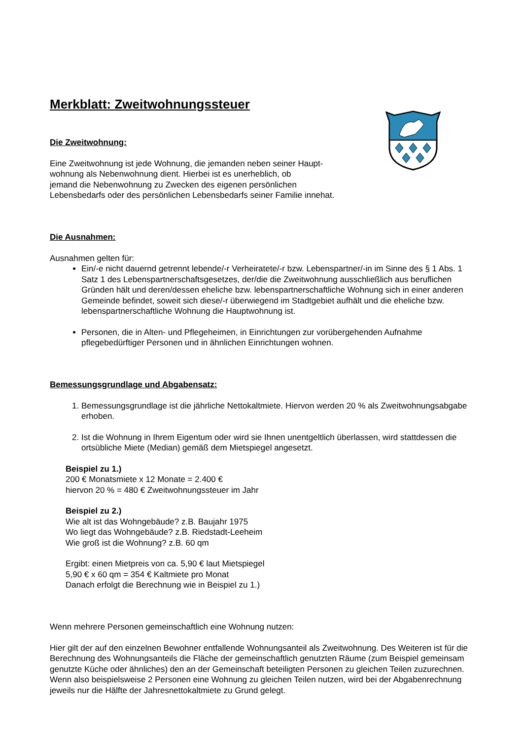Merkblatt: Zweitwohnungssteuer
Die Zweitwohnung:
Eine Zweitwohnung ist jede Wohnung, die jemanden neben seiner Haupt-
wohnung als Nebenwohnung dient. Hierbei ist es unerheblich, ob
jemand die Nebenwohnung zu Zwecken des eigenen persönlichen
Lebensbedarfs oder des persönlichen Lebensbedarfs seiner Familie innehat.
Die Ausnahmen:
Ausnahmen gelten für:
Ein/-e nicht dauernd getrennt lebende/-r Verheiratete/-r bzw. Lebenspartner/-in im Sinne des § 1 Abs. 1 Satz 1 des Lebenspartnerschaftsgesetzes, der/die die Zweitwohnung ausschließlich aus beruflichen Gründen hält und deren/dessen eheliche bzw. lebenspartnerschaftliche Wohnung sich in einer anderen Gemeinde befindet, soweit sich diese/-r überwiegend im Stadtgebiet aufhält und die eheliche bzw. lebenspartnerschaftliche Wohnung die Hauptwohnung ist.
Personen, die in Alten- und Pflegeheimen, in Einrichtungen zur vorübergehenden Aufnahme pflegebedürftiger Personen und in ähnlichen Einrichtungen wohnen.
Bemessungsgrundlage und Abgabensatz:
1. Bemessungsgrundlage ist die jährliche Nettokaltmiete. Hiervon werden 20 % als Zweitwohnungsabgabe erhoben.
2. Ist die Wohnung in Ihrem Eigentum oder wird sie Ihnen unentgeltlich überlassen, wird stattdessen die ortsübliche Miete (Median) gemäß dem Mietspiegel angesetzt.
Beispiel zu 1.)
200 € Monatsmiete x 12 Monate = 2.400 €
hiervon 20 % = 480 € Zweitwohnungssteuer im Jahr
Beispiel zu 2.)
Wie alt ist das Wohngebäude? z.B. Baujahr 1975
Wo liegt das Wohngebäude? z.B. Riedstadt-Leeheim
Wie groß ist die Wohnung? z.B. 60 qm
Ergibt: einen Mietpreis von ca. 5,90 € laut Mietspiegel
5,90 € x 60 qm = 354 € Kaltmiete pro Monat
Danach erfolgt die Berechnung wie in Beispiel zu 1.)
Wenn mehrere Personen gemeinschaftlich eine Wohnung nutzen:
Hier gilt der auf den einzelnen Bewohner entfallende Wohnungsanteil als Zweitwohnung. Des Weiteren ist für die Berechnung des Wohnungsanteils die Fläche der gemeinschaftlich genutzten Räume (zum Beispiel gemeinsam genutzte Küche oder ähnliches) den an der Gemeinschaft beteiligten Personen zu gleichen Teilen zuzurechnen.
Wenn also beispielsweise 2 Personen eine Wohnung zu gleichen Teilen nutzen, wird bei der Abgabenrechnung jeweils nur die Hälfte der Jahresnettokaltmiete zu Grund gelegt.